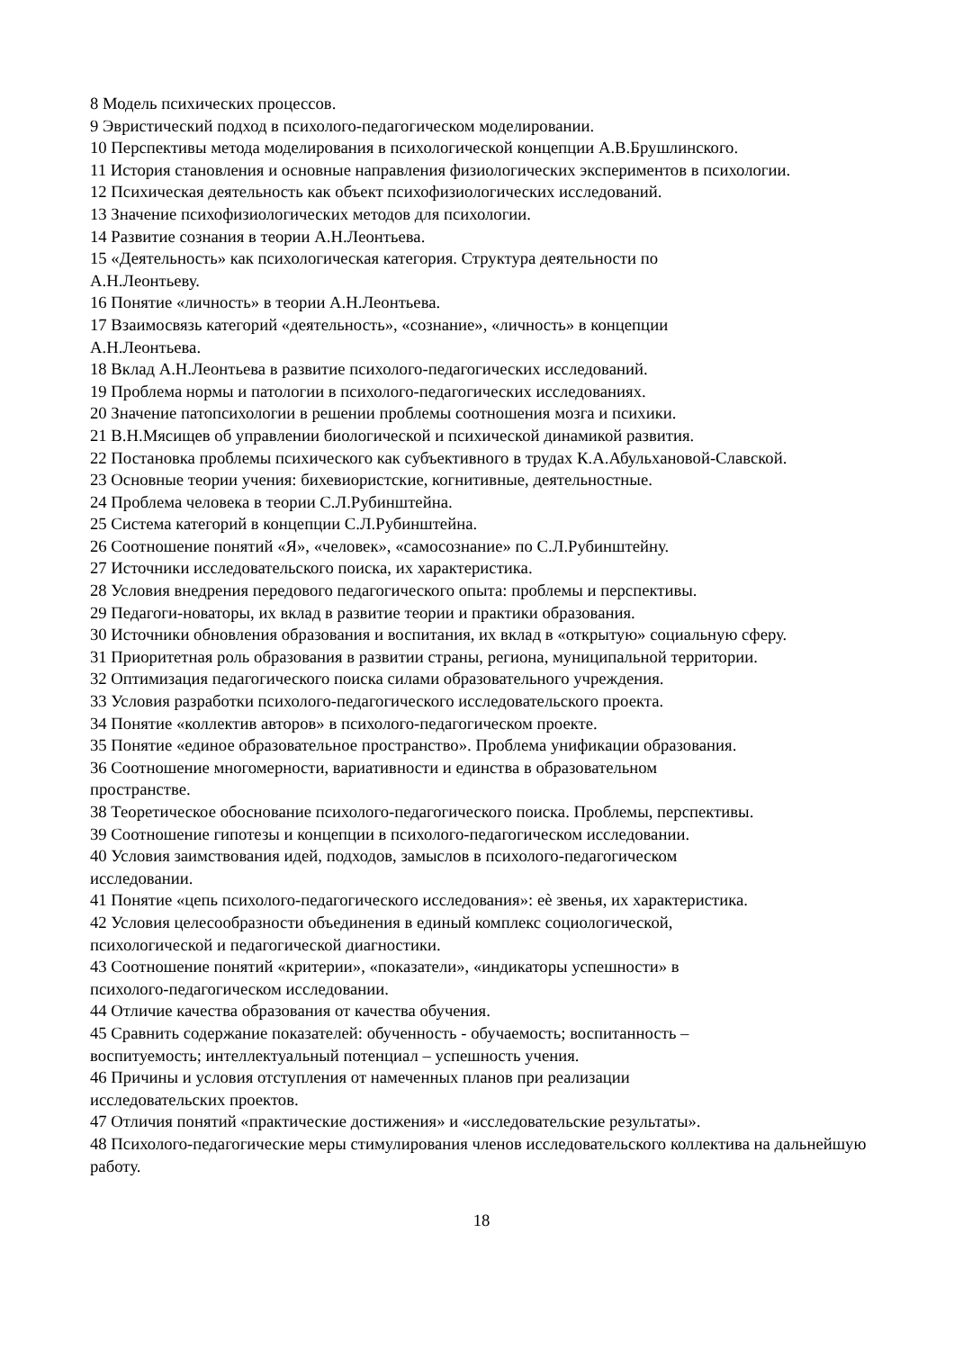8 Модель психических процессов.
9 Эвристический подход в психолого-педагогическом моделировании.
10 Перспективы метода моделирования в психологической концепции А.В.Брушлинского.
11 История становления и основные направления физиологических экспериментов в психологии.
12 Психическая деятельность как объект психофизиологических исследований.
13 Значение психофизиологических методов для психологии.
14 Развитие сознания в теории А.Н.Леонтьева.
15 «Деятельность» как психологическая категория. Структура деятельности по
А.Н.Леонтьеву.
16 Понятие «личность» в теории А.Н.Леонтьева.
17 Взаимосвязь категорий «деятельность», «сознание», «личность» в концепции
А.Н.Леонтьева.
18 Вклад А.Н.Леонтьева в развитие психолого-педагогических исследований.
19 Проблема нормы и патологии в психолого-педагогических исследованиях.
20 Значение патопсихологии в решении проблемы соотношения мозга и психики.
21 В.Н.Мясищев об управлении биологической и психической динамикой развития.
22 Постановка проблемы психического как субъективного в трудах К.А.Абульхановой-Славской.
23 Основные теории учения: бихевиористские, когнитивные, деятельностные.
24 Проблема человека в теории С.Л.Рубинштейна.
25 Система категорий в концепции С.Л.Рубинштейна.
26 Соотношение понятий «Я», «человек», «самосознание» по С.Л.Рубинштейну.
27 Источники исследовательского поиска, их характеристика.
28 Условия внедрения передового педагогического опыта: проблемы и перспективы.
29 Педагоги-новаторы, их вклад в развитие теории и практики образования.
30 Источники обновления образования и воспитания, их вклад в «открытую» социальную сферу.
31 Приоритетная роль образования в развитии страны, региона, муниципальной территории.
32 Оптимизация педагогического поиска силами образовательного учреждения.
33 Условия разработки психолого-педагогического исследовательского проекта.
34 Понятие «коллектив авторов» в психолого-педагогическом проекте.
35 Понятие «единое образовательное пространство». Проблема унификации образования.
36 Соотношение многомерности, вариативности и единства в образовательном
пространстве.
38 Теоретическое обоснование психолого-педагогического поиска. Проблемы, перспективы.
39 Соотношение гипотезы и концепции в психолого-педагогическом исследовании.
40 Условия заимствования идей, подходов, замыслов в психолого-педагогическом
исследовании.
41 Понятие «цепь психолого-педагогического исследования»: еѐ звенья, их характеристика.
42 Условия целесообразности объединения в единый комплекс социологической,
психологической и педагогической диагностики.
43 Соотношение понятий «критерии», «показатели», «индикаторы успешности» в
психолого-педагогическом исследовании.
44 Отличие качества образования от качества обучения.
45 Сравнить содержание показателей: обученность - обучаемость; воспитанность –
воспитуемость; интеллектуальный потенциал – успешность учения.
46 Причины и условия отступления от намеченных планов при реализации
исследовательских проектов.
47 Отличия понятий «практические достижения» и «исследовательские результаты».
48 Психолого-педагогические меры стимулирования членов исследовательского коллектива на дальнейшую работу.
18